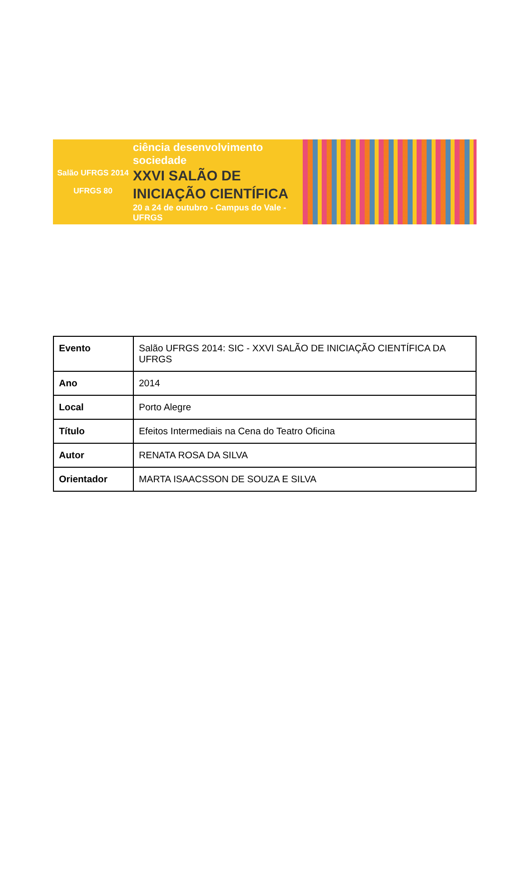Salão UFRGS 2014
UFRGS 80
ciência desenvolvimento sociedade
XXVI SALÃO DE
INICIAÇÃO CIENTÍFICA
20 a 24 de outubro - Campus do Vale - UFRGS
| Evento | Salão UFRGS 2014: SIC - XXVI SALÃO DE INICIAÇÃO CIENTÍFICA DA UFRGS |
| Ano | 2014 |
| Local | Porto Alegre |
| Título | Efeitos Intermediais na Cena do Teatro Oficina |
| Autor | RENATA ROSA DA SILVA |
| Orientador | MARTA ISAACSSON DE SOUZA E SILVA |